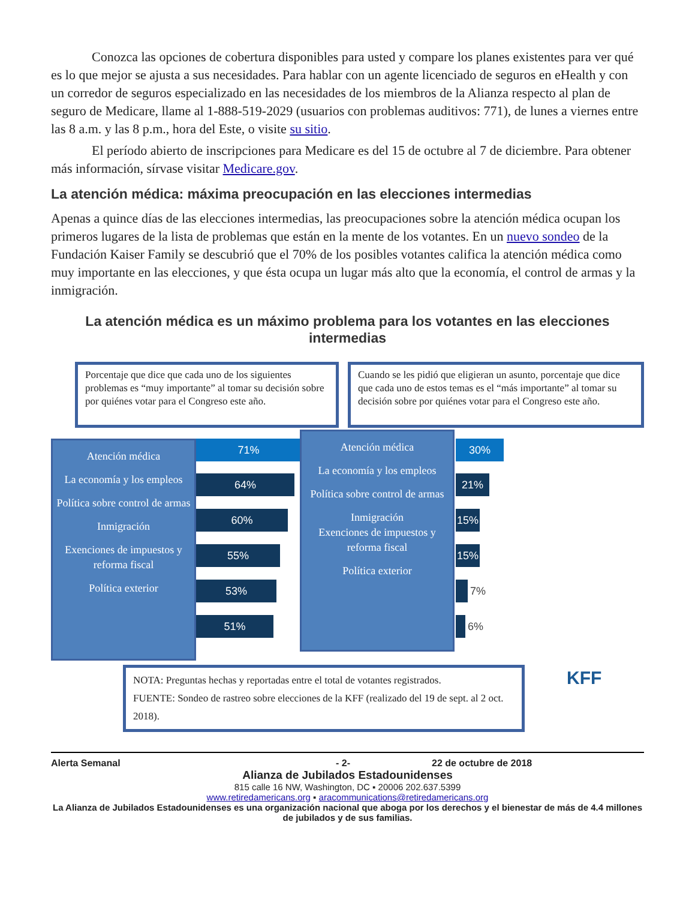Conozca las opciones de cobertura disponibles para usted y compare los planes existentes para ver qué es lo que mejor se ajusta a sus necesidades. Para hablar con un agente licenciado de seguros en eHealth y con un corredor de seguros especializado en las necesidades de los miembros de la Alianza respecto al plan de seguro de Medicare, llame al 1-888-519-2029 (usuarios con problemas auditivos: 771), de lunes a viernes entre las 8 a.m. y las 8 p.m., hora del Este, o visite su sitio.
El período abierto de inscripciones para Medicare es del 15 de octubre al 7 de diciembre. Para obtener más información, sírvase visitar Medicare.gov.
La atención médica: máxima preocupación en las elecciones intermedias
Apenas a quince días de las elecciones intermedias, las preocupaciones sobre la atención médica ocupan los primeros lugares de la lista de problemas que están en la mente de los votantes. En un nuevo sondeo de la Fundación Kaiser Family se descubrió que el 70% de los posibles votantes califica la atención médica como muy importante en las elecciones, y que ésta ocupa un lugar más alto que la economía, el control de armas y la inmigración.
La atención médica es un máximo problema para los votantes en las elecciones intermedias
Porcentaje que dice que cada uno de los siguientes problemas es “muy importante” al tomar su decisión sobre por quiénes votar para el Congreso este año.
Cuando se les pidió que eligieran un asunto, porcentaje que dice que cada uno de estos temas es el “más importante” al tomar su decisión sobre por quiénes votar para el Congreso este año.
Atención médica
La economía y los empleos
Política sobre control de armas
Inmigración
Exenciones de impuestos y reforma fiscal
Política exterior
71%
64%
60%
55%
53%
51%
Atención médica
La economía y los empleos
Política sobre control de armas
Inmigración
Exenciones de impuestos y reforma fiscal
Política exterior
30%
21%
15%
15%
7%
6%
NOTA: Preguntas hechas y reportadas entre el total de votantes registrados.
FUENTE: Sondeo de rastreo sobre elecciones de la KFF (realizado del 19 de sept. al 2 oct. 2018).
KFF
Alerta Semanal - 2- 22 de octubre de 2018
Alianza de Jubilados Estadounidenses
815 calle 16 NW, Washington, DC ▪ 20006 202.637.5399
www.retiredamericans.org ▪ aracommunications@retiredamericans.org
La Alianza de Jubilados Estadounidenses es una organización nacional que aboga por los derechos y el bienestar de más de 4.4 millones de jubilados y de sus familias.